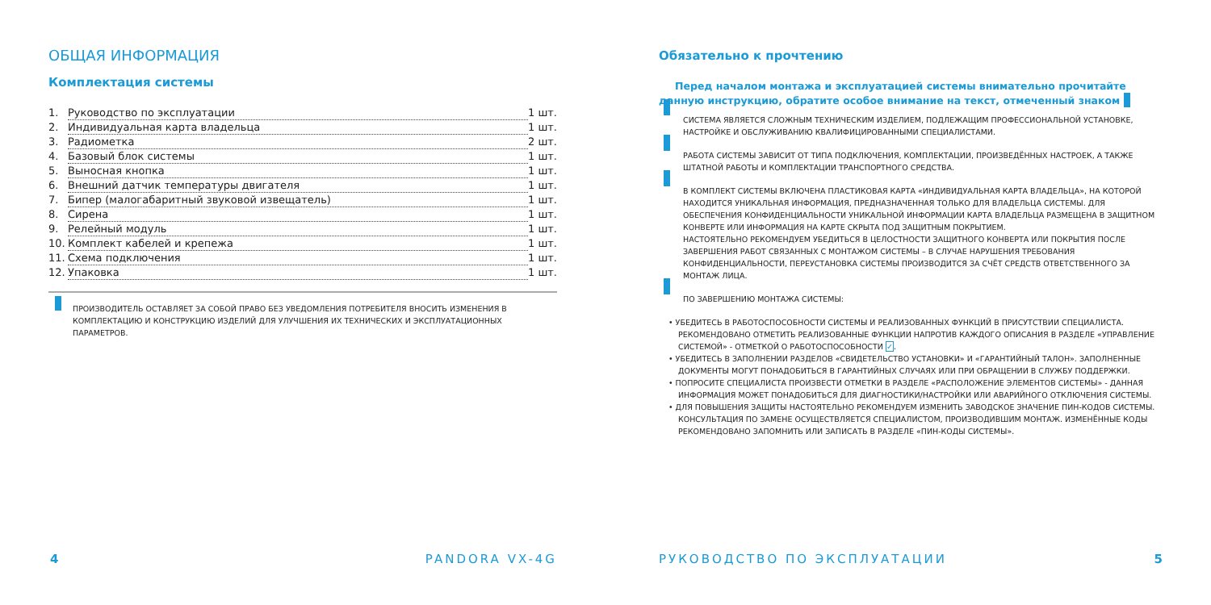ОБЩАЯ ИНФОРМАЦИЯ
Комплектация системы
1. Руководство по эксплуатации 1 шт.
2. Индивидуальная карта владельца 1 шт.
3. Радиометка 2 шт.
4. Базовый блок системы 1 шт.
5. Выносная кнопка 1 шт.
6. Внешний датчик температуры двигателя 1 шт.
7. Бипер (малогабаритный звуковой извещатель) 1 шт.
8. Сирена 1 шт.
9. Релейный модуль 1 шт.
10. Комплект кабелей и крепежа 1 шт.
11. Схема подключения 1 шт.
12. Упаковка 1 шт.
ПРОИЗВОДИТЕЛЬ ОСТАВЛЯЕТ ЗА СОБОЙ ПРАВО БЕЗ УВЕДОМЛЕНИЯ ПОТРЕБИТЕЛЯ ВНОСИТЬ ИЗМЕНЕНИЯ В КОМПЛЕКТАЦИЮ И КОНСТРУКЦИЮ ИЗДЕЛИЙ ДЛЯ УЛУЧШЕНИЯ ИХ ТЕХНИЧЕСКИХ И ЭКСПЛУАТАЦИОННЫХ ПАРАМЕТРОВ.
4 PANDORA VX-4G
Обязательно к прочтению
Перед началом монтажа и эксплуатацией системы внимательно прочитайте данную инструкцию, обратите особое внимание на текст, отмеченный знаком
СИСТЕМА ЯВЛЯЕТСЯ СЛОЖНЫМ ТЕХНИЧЕСКИМ ИЗДЕЛИЕМ, ПОДЛЕЖАЩИМ ПРОФЕССИОНАЛЬНОЙ УСТАНОВКЕ, НАСТРОЙКЕ И ОБСЛУЖИВАНИЮ КВАЛИФИЦИРОВАННЫМИ СПЕЦИАЛИСТАМИ.
РАБОТА СИСТЕМЫ ЗАВИСИТ ОТ ТИПА ПОДКЛЮЧЕНИЯ, КОМПЛЕКТАЦИИ, ПРОИЗВЕДЁННЫХ НАСТРОЕК, А ТАКЖЕ ШТАТНОЙ РАБОТЫ И КОМПЛЕКТАЦИИ ТРАНСПОРТНОГО СРЕДСТВА.
В КОМПЛЕКТ СИСТЕМЫ ВКЛЮЧЕНА ПЛАСТИКОВАЯ КАРТА «ИНДИВИДУАЛЬНАЯ КАРТА ВЛАДЕЛЬЦА», НА КОТОРОЙ НАХОДИТСЯ УНИКАЛЬНАЯ ИНФОРМАЦИЯ, ПРЕДНАЗНАЧЕННАЯ ТОЛЬКО ДЛЯ ВЛАДЕЛЬЦА СИСТЕМЫ. ДЛЯ ОБЕСПЕЧЕНИЯ КОНФИДЕНЦИАЛЬНОСТИ УНИКАЛЬНОЙ ИНФОРМАЦИИ КАРТА ВЛАДЕЛЬЦА РАЗМЕЩЕНА В ЗАЩИТНОМ КОНВЕРТЕ ИЛИ ИНФОРМАЦИЯ НА КАРТЕ СКРЫТА ПОД ЗАЩИТНЫМ ПОКРЫТИЕМ.
НАСТОЯТЕЛЬНО РЕКОМЕНДУЕМ УБЕДИТЬСЯ В ЦЕЛОСТНОСТИ ЗАЩИТНОГО КОНВЕРТА ИЛИ ПОКРЫТИЯ ПОСЛЕ ЗАВЕРШЕНИЯ РАБОТ СВЯЗАННЫХ С МОНТАЖОМ СИСТЕМЫ – В СЛУЧАЕ НАРУШЕНИЯ ТРЕБОВАНИЯ КОНФИДЕНЦИАЛЬНОСТИ, ПЕРЕУСТАНОВКА СИСТЕМЫ ПРОИЗВОДИТСЯ ЗА СЧЁТ СРЕДСТВ ОТВЕТСТВЕННОГО ЗА МОНТАЖ ЛИЦА.
ПО ЗАВЕРШЕНИЮ МОНТАЖА СИСТЕМЫ:
• УБЕДИТЕСЬ В РАБОТОСПОСОБНОСТИ СИСТЕМЫ И РЕАЛИЗОВАННЫХ ФУНКЦИЙ В ПРИСУТСТВИИ СПЕЦИАЛИСТА. РЕКОМЕНДОВАНО ОТМЕТИТЬ РЕАЛИЗОВАННЫЕ ФУНКЦИИ НАПРОТИВ КАЖДОГО ОПИСАНИЯ В РАЗДЕЛЕ «УПРАВЛЕНИЕ СИСТЕМОЙ» - ОТМЕТКОЙ О РАБОТОСПОСОБНОСТИ ✓.
• УБЕДИТЕСЬ В ЗАПОЛНЕНИИ РАЗДЕЛОВ «СВИДЕТЕЛЬСТВО УСТАНОВКИ» И «ГАРАНТИЙНЫЙ ТАЛОН». ЗАПОЛНЕННЫЕ ДОКУМЕНТЫ МОГУТ ПОНАДОБИТЬСЯ В ГАРАНТИЙНЫХ СЛУЧАЯХ ИЛИ ПРИ ОБРАЩЕНИИ В СЛУЖБУ ПОДДЕРЖКИ.
• ПОПРОСИТЕ СПЕЦИАЛИСТА ПРОИЗВЕСТИ ОТМЕТКИ В РАЗДЕЛЕ «РАСПОЛОЖЕНИЕ ЭЛЕМЕНТОВ СИСТЕМЫ» - ДАННАЯ ИНФОРМАЦИЯ МОЖЕТ ПОНАДОБИТЬСЯ ДЛЯ ДИАГНОСТИКИ/НАСТРОЙКИ ИЛИ АВАРИЙНОГО ОТКЛЮЧЕНИЯ СИСТЕМЫ.
• ДЛЯ ПОВЫШЕНИЯ ЗАЩИТЫ НАСТОЯТЕЛЬНО РЕКОМЕНДУЕМ ИЗМЕНИТЬ ЗАВОДСКОЕ ЗНАЧЕНИЕ ПИН-КОДОВ СИСТЕМЫ. КОНСУЛЬТАЦИЯ ПО ЗАМЕНЕ ОСУЩЕСТВЛЯЕТСЯ СПЕЦИАЛИСТОМ, ПРОИЗВОДИВШИМ МОНТАЖ. ИЗМЕНЁННЫЕ КОДЫ РЕКОМЕНДОВАНО ЗАПОМНИТЬ ИЛИ ЗАПИСАТЬ В РАЗДЕЛЕ «ПИН-КОДЫ СИСТЕМЫ».
РУКОВОДСТВО ПО ЭКСПЛУАТАЦИИ 5